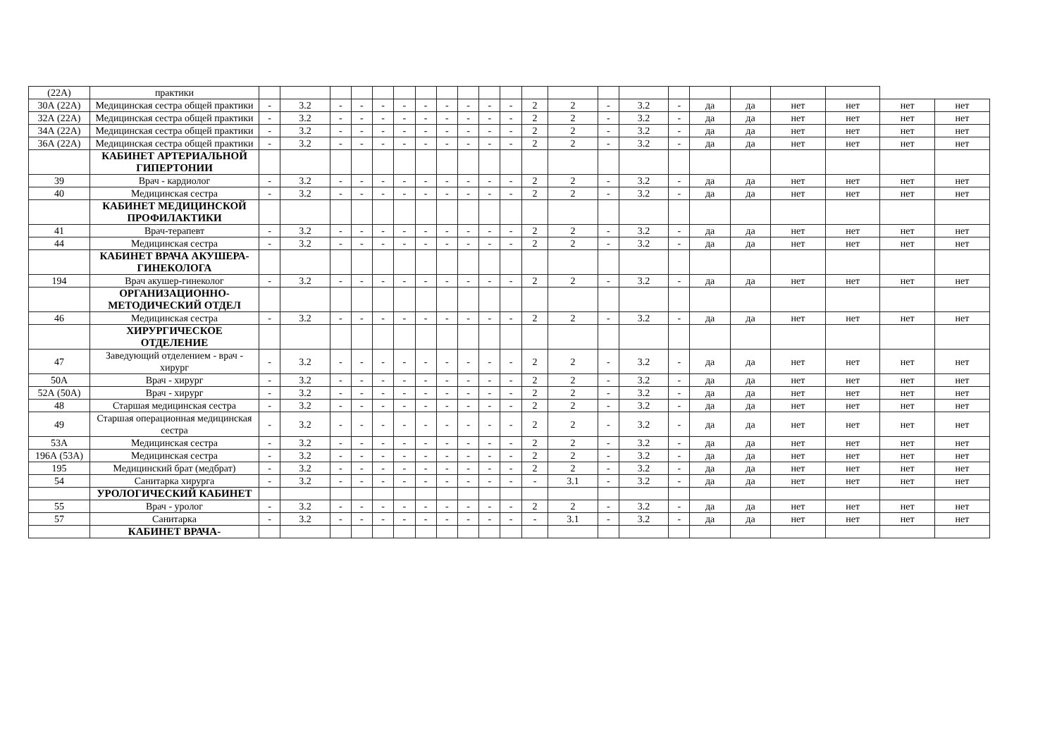| (22А) | практики | | | | | | | | | | | | | | | | | | | | | | |
| 30А (22А) | Медицинская сестра общей практики | - | 3.2 | - | - | - | - | - | - | - | - | - | 2 | 2 | - | 3.2 | - | да | да | нет | нет | нет | нет |
| 32А (22А) | Медицинская сестра общей практики | - | 3.2 | - | - | - | - | - | - | - | - | - | 2 | 2 | - | 3.2 | - | да | да | нет | нет | нет | нет |
| 34А (22А) | Медицинская сестра общей практики | - | 3.2 | - | - | - | - | - | - | - | - | - | 2 | 2 | - | 3.2 | - | да | да | нет | нет | нет | нет |
| 36А (22А) | Медицинская сестра общей практики | - | 3.2 | - | - | - | - | - | - | - | - | - | 2 | 2 | - | 3.2 | - | да | да | нет | нет | нет | нет |
| | КАБИНЕТ АРТЕРИАЛЬНОЙ ГИПЕРТОНИИ | | | | | | | | | | | | | | | | | | | | | | |
| 39 | Врач - кардиолог | - | 3.2 | - | - | - | - | - | - | - | - | - | 2 | 2 | - | 3.2 | - | да | да | нет | нет | нет | нет |
| 40 | Медицинская сестра | - | 3.2 | - | - | - | - | - | - | - | - | - | 2 | 2 | - | 3.2 | - | да | да | нет | нет | нет | нет |
| | КАБИНЕТ МЕДИЦИНСКОЙ ПРОФИЛАКТИКИ | | | | | | | | | | | | | | | | | | | | | | |
| 41 | Врач-терапевт | - | 3.2 | - | - | - | - | - | - | - | - | - | 2 | 2 | - | 3.2 | - | да | да | нет | нет | нет | нет |
| 44 | Медицинская сестра | - | 3.2 | - | - | - | - | - | - | - | - | - | 2 | 2 | - | 3.2 | - | да | да | нет | нет | нет | нет |
| | КАБИНЕТ ВРАЧА АКУШЕРА-ГИНЕКОЛОГА | | | | | | | | | | | | | | | | | | | | | | |
| 194 | Врач акушер-гинеколог | - | 3.2 | - | - | - | - | - | - | - | - | - | 2 | 2 | - | 3.2 | - | да | да | нет | нет | нет | нет |
| | ОРГАНИЗАЦИОННО-МЕТОДИЧЕСКИЙ ОТДЕЛ | | | | | | | | | | | | | | | | | | | | | | |
| 46 | Медицинская сестра | - | 3.2 | - | - | - | - | - | - | - | - | - | 2 | 2 | - | 3.2 | - | да | да | нет | нет | нет | нет |
| | ХИРУРГИЧЕСКОЕ ОТДЕЛЕНИЕ | | | | | | | | | | | | | | | | | | | | | | |
| 47 | Заведующий отделением - врач - хирург | - | 3.2 | - | - | - | - | - | - | - | - | - | 2 | 2 | - | 3.2 | - | да | да | нет | нет | нет | нет |
| 50А | Врач - хирург | - | 3.2 | - | - | - | - | - | - | - | - | - | 2 | 2 | - | 3.2 | - | да | да | нет | нет | нет | нет |
| 52А (50А) | Врач - хирург | - | 3.2 | - | - | - | - | - | - | - | - | - | 2 | 2 | - | 3.2 | - | да | да | нет | нет | нет | нет |
| 48 | Старшая медицинская сестра | - | 3.2 | - | - | - | - | - | - | - | - | - | 2 | 2 | - | 3.2 | - | да | да | нет | нет | нет | нет |
| 49 | Старшая операционная медицинская сестра | - | 3.2 | - | - | - | - | - | - | - | - | - | 2 | 2 | - | 3.2 | - | да | да | нет | нет | нет | нет |
| 53А | Медицинская сестра | - | 3.2 | - | - | - | - | - | - | - | - | - | 2 | 2 | - | 3.2 | - | да | да | нет | нет | нет | нет |
| 196А (53А) | Медицинская сестра | - | 3.2 | - | - | - | - | - | - | - | - | - | 2 | 2 | - | 3.2 | - | да | да | нет | нет | нет | нет |
| 195 | Медицинский брат (медбрат) | - | 3.2 | - | - | - | - | - | - | - | - | - | 2 | 2 | - | 3.2 | - | да | да | нет | нет | нет | нет |
| 54 | Санитарка хирурга | - | 3.2 | - | - | - | - | - | - | - | - | - | - | 3.1 | - | 3.2 | - | да | да | нет | нет | нет | нет |
| | УРОЛОГИЧЕСКИЙ КАБИНЕТ | | | | | | | | | | | | | | | | | | | | | | |
| 55 | Врач - уролог | - | 3.2 | - | - | - | - | - | - | - | - | - | 2 | 2 | - | 3.2 | - | да | да | нет | нет | нет | нет |
| 57 | Санитарка | - | 3.2 | - | - | - | - | - | - | - | - | - | - | 3.1 | - | 3.2 | - | да | да | нет | нет | нет | нет |
| | КАБИНЕТ ВРАЧА- | | | | | | | | | | | | | | | | | | | | | | |